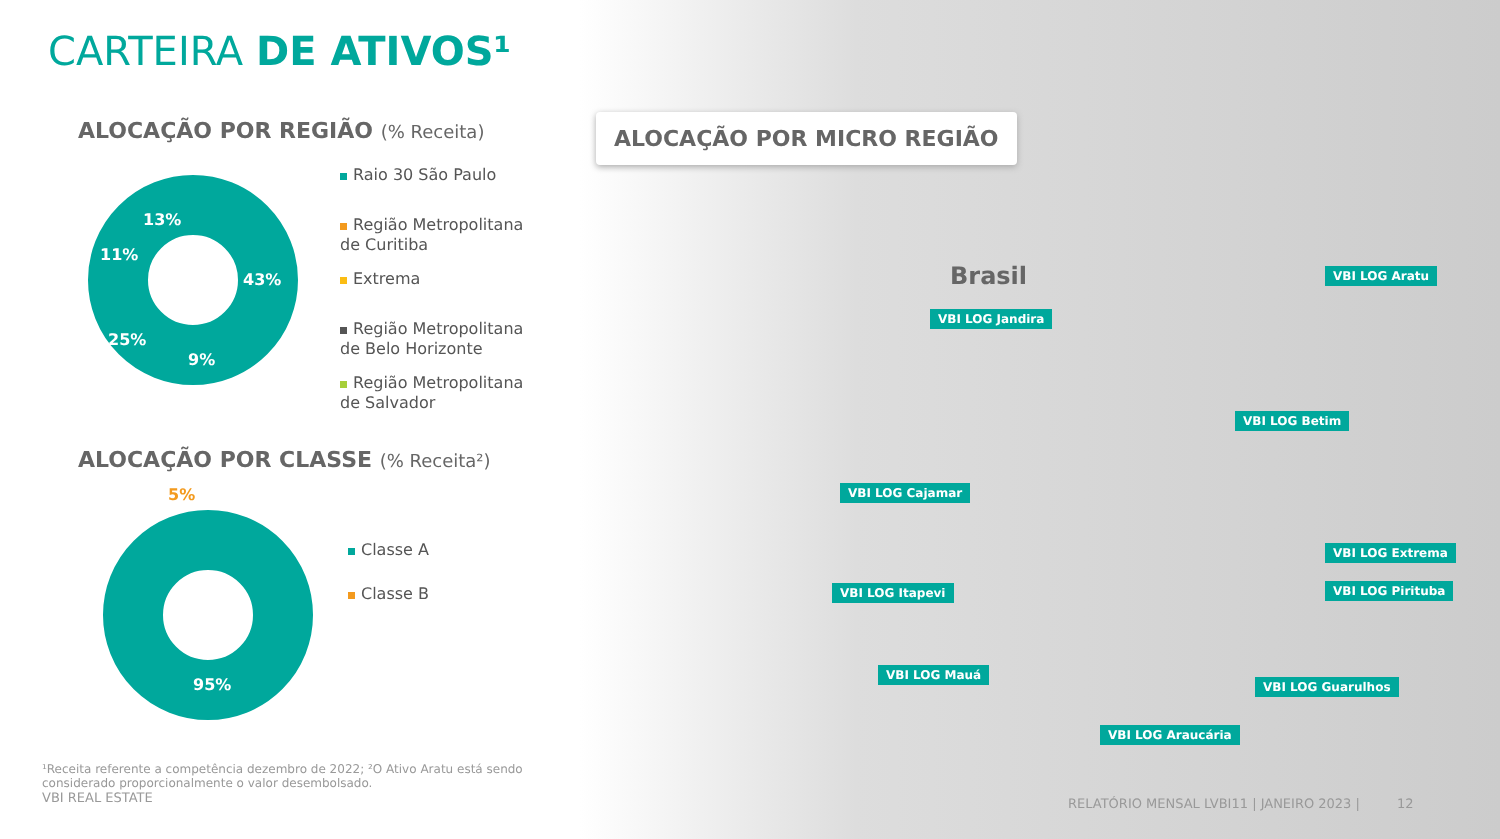CARTEIRA DE ATIVOS¹
ALOCAÇÃO POR REGIÃO (% Receita)
43%
9%
25%
11%
13%
Raio 30 São Paulo
Região Metropolitana
de Curitiba
Extrema
Região Metropolitana
de Belo Horizonte
Região Metropolitana
de Salvador
ALOCAÇÃO POR CLASSE (% Receita²)
5%
95%
Classe A
Classe B
¹Receita referente a competência dezembro de 2022; ²O Ativo Aratu está sendo considerado proporcionalmente o valor desembolsado.
VBI REAL ESTATE
ALOCAÇÃO POR MICRO REGIÃO
Brasil VBI LOG Aratu
VBI LOG Jandira
VBI LOG Betim
VBI LOG Cajamar
VBI LOG Extrema
VBI LOG Itapevi VBI LOG Pirituba
VBI LOG Mauá
VBI LOG Guarulhos
VBI LOG Araucária
RELATÓRIO MENSAL LVBI11 | JANEIRO 2023 | 12